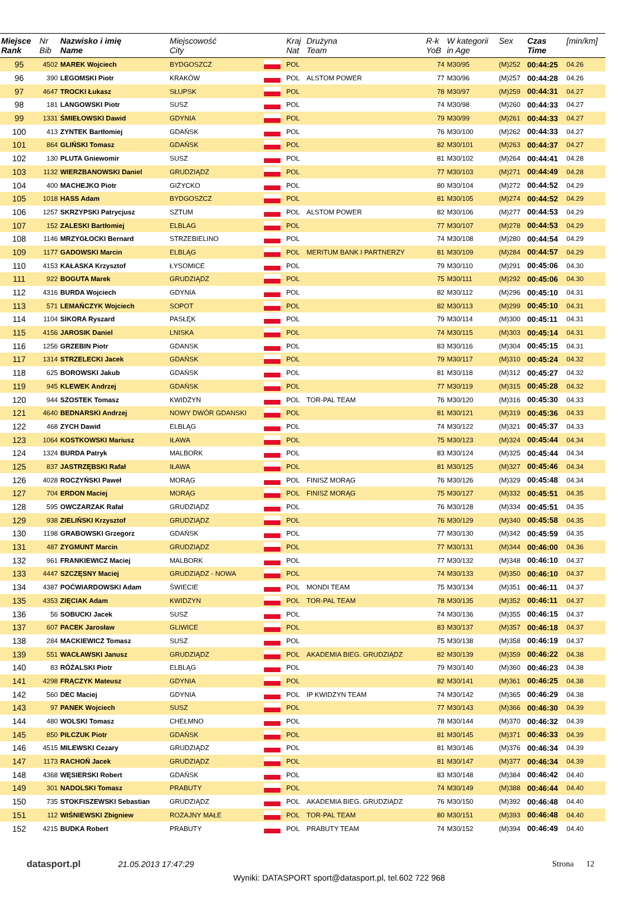| Miejsce Rank | Nr Bib | Nazwisko i imię Name | Miejscowość City | | Kraj Nat | Drużyna Team | R-k YoB | W kategorii in Age | Sex | Czas Time | [min/km] |
| --- | --- | --- | --- | --- | --- | --- | --- | --- | --- | --- | --- |
| 95 | 4502 | MAREK Wojciech | BYDGOSZCZ | | POL | | 74 | M30/95 | (M)252 | 00:44:25 | 04.26 |
| 96 | 390 | LEGOMSKI Piotr | KRAKÓW | | POL | ALSTOM POWER | 77 | M30/96 | (M)257 | 00:44:28 | 04.26 |
| 97 | 4647 | TROCKI Łukasz | SŁUPSK | | POL | | 78 | M30/97 | (M)259 | 00:44:31 | 04.27 |
| 98 | 181 | LANGOWSKI Piotr | SUSZ | | POL | | 74 | M30/98 | (M)260 | 00:44:33 | 04.27 |
| 99 | 1331 | ŚMIEŁOWSKI Dawid | GDYNIA | | POL | | 79 | M30/99 | (M)261 | 00:44:33 | 04.27 |
| 100 | 413 | ZYNTEK Bartłomiej | GDAŃSK | | POL | | 76 | M30/100 | (M)262 | 00:44:33 | 04.27 |
| 101 | 864 | GLIŃSKI Tomasz | GDAŃSK | | POL | | 82 | M30/101 | (M)263 | 00:44:37 | 04.27 |
| 102 | 130 | PLUTA Gniewomir | SUSZ | | POL | | 81 | M30/102 | (M)264 | 00:44:41 | 04.28 |
| 103 | 1132 | WIERZBANOWSKI Daniel | GRUDZIĄDZ | | POL | | 77 | M30/103 | (M)271 | 00:44:49 | 04.28 |
| 104 | 400 | MACHEJKO Piotr | GIŻYCKO | | POL | | 80 | M30/104 | (M)272 | 00:44:52 | 04.29 |
| 105 | 1018 | HASS Adam | BYDGOSZCZ | | POL | | 81 | M30/105 | (M)274 | 00:44:52 | 04.29 |
| 106 | 1257 | SKRZYPSKI Patrycjusz | SZTUM | | POL | ALSTOM POWER | 82 | M30/106 | (M)277 | 00:44:53 | 04.29 |
| 107 | 152 | ZALESKI Bartłomiej | ELBLAG | | POL | | 77 | M30/107 | (M)278 | 00:44:53 | 04.29 |
| 108 | 1146 | MRZYGŁOCKI Bernard | STRZEBIELINO | | POL | | 74 | M30/108 | (M)280 | 00:44:54 | 04.29 |
| 109 | 1177 | GADOWSKI Marcin | ELBLĄG | | POL | MERITUM BANK I PARTNERZY | 81 | M30/109 | (M)284 | 00:44:57 | 04.29 |
| 110 | 4153 | KAŁASKA Krzysztof | ŁYSOMICE | | POL | | 79 | M30/110 | (M)291 | 00:45:06 | 04.30 |
| 111 | 922 | BOGUTA Marek | GRUDZIĄDZ | | POL | | 75 | M30/111 | (M)292 | 00:45:06 | 04.30 |
| 112 | 4316 | BURDA Wojciech | GDYNIA | | POL | | 82 | M30/112 | (M)296 | 00:45:10 | 04.31 |
| 113 | 571 | LEMAŃCZYK Wojciech | SOPOT | | POL | | 82 | M30/113 | (M)299 | 00:45:10 | 04.31 |
| 114 | 1104 | SIKORA Ryszard | PASŁĘK | | POL | | 79 | M30/114 | (M)300 | 00:45:11 | 04.31 |
| 115 | 4156 | JAROSIK Daniel | LNISKA | | POL | | 74 | M30/115 | (M)303 | 00:45:14 | 04.31 |
| 116 | 1256 | GRZEBIN Piotr | GDANSK | | POL | | 83 | M30/116 | (M)304 | 00:45:15 | 04.31 |
| 117 | 1314 | STRZELECKI Jacek | GDAŃSK | | POL | | 79 | M30/117 | (M)310 | 00:45:24 | 04.32 |
| 118 | 625 | BOROWSKI Jakub | GDAŃSK | | POL | | 81 | M30/118 | (M)312 | 00:45:27 | 04.32 |
| 119 | 945 | KLEWEK Andrzej | GDAŃSK | | POL | | 77 | M30/119 | (M)315 | 00:45:28 | 04.32 |
| 120 | 944 | SZOSTEK Tomasz | KWIDZYN | | POL | TOR-PAL TEAM | 76 | M30/120 | (M)316 | 00:45:30 | 04.33 |
| 121 | 4640 | BEDNARSKI Andrzej | NOWY DWÓR GDANSKI | | POL | | 81 | M30/121 | (M)319 | 00:45:36 | 04.33 |
| 122 | 468 | ZYCH Dawid | ELBLĄG | | POL | | 74 | M30/122 | (M)321 | 00:45:37 | 04.33 |
| 123 | 1064 | KOSTKOWSKI Mariusz | IŁAWA | | POL | | 75 | M30/123 | (M)324 | 00:45:44 | 04.34 |
| 124 | 1324 | BURDA Patryk | MALBORK | | POL | | 83 | M30/124 | (M)325 | 00:45:44 | 04.34 |
| 125 | 837 | JASTRZĘBSKI Rafał | IŁAWA | | POL | | 81 | M30/125 | (M)327 | 00:45:46 | 04.34 |
| 126 | 4028 | ROCZYŃSKI Paweł | MORĄG | | POL | FINISZ MORĄG | 76 | M30/126 | (M)329 | 00:45:48 | 04.34 |
| 127 | 704 | ERDON Maciej | MORĄG | | POL | FINISZ MORĄG | 75 | M30/127 | (M)332 | 00:45:51 | 04.35 |
| 128 | 595 | OWCZARZAK Rafał | GRUDZIĄDZ | | POL | | 76 | M30/128 | (M)334 | 00:45:51 | 04.35 |
| 129 | 938 | ZIELIŃSKI Krzysztof | GRUDZIĄDZ | | POL | | 76 | M30/129 | (M)340 | 00:45:58 | 04.35 |
| 130 | 1198 | GRABOWSKI Grzegorz | GDAŃSK | | POL | | 77 | M30/130 | (M)342 | 00:45:59 | 04.35 |
| 131 | 487 | ZYGMUNT Marcin | GRUDZIĄDZ | | POL | | 77 | M30/131 | (M)344 | 00:46:00 | 04.36 |
| 132 | 961 | FRANKIEWICZ Maciej | MALBORK | | POL | | 77 | M30/132 | (M)348 | 00:46:10 | 04.37 |
| 133 | 4447 | SZCZĘSNY Maciej | GRUDZIĄDZ - NOWA | | POL | | 74 | M30/133 | (M)350 | 00:46:10 | 04.37 |
| 134 | 4387 | POĆWIARDOWSKI Adam | ŚWIECIE | | POL | MONDI TEAM | 75 | M30/134 | (M)351 | 00:46:11 | 04.37 |
| 135 | 4353 | ZIĘCIAK Adam | KWIDZYN | | POL | TOR-PAL TEAM | 78 | M30/135 | (M)352 | 00:46:11 | 04.37 |
| 136 | 56 | SOBUCKI Jacek | SUSZ | | POL | | 74 | M30/136 | (M)355 | 00:46:15 | 04.37 |
| 137 | 607 | PACEK Jarosław | GLIWICE | | POL | | 83 | M30/137 | (M)357 | 00:46:18 | 04.37 |
| 138 | 284 | MACKIEWICZ Tomasz | SUSZ | | POL | | 75 | M30/138 | (M)358 | 00:46:19 | 04.37 |
| 139 | 551 | WACŁAWSKI Janusz | GRUDZIĄDZ | | POL | AKADEMIA BIEG. GRUDZIĄDZ | 82 | M30/139 | (M)359 | 00:46:22 | 04.38 |
| 140 | 83 | RÓŻALSKI Piotr | ELBLĄG | | POL | | 79 | M30/140 | (M)360 | 00:46:23 | 04.38 |
| 141 | 4298 | FRĄCZYK Mateusz | GDYNIA | | POL | | 82 | M30/141 | (M)361 | 00:46:25 | 04.38 |
| 142 | 560 | DEC Maciej | GDYNIA | | POL | IP KWIDZYN TEAM | 74 | M30/142 | (M)365 | 00:46:29 | 04.38 |
| 143 | 97 | PANEK Wojciech | SUSZ | | POL | | 77 | M30/143 | (M)366 | 00:46:30 | 04.39 |
| 144 | 480 | WOLSKI Tomasz | CHEŁMNO | | POL | | 78 | M30/144 | (M)370 | 00:46:32 | 04.39 |
| 145 | 850 | PILCZUK Piotr | GDAŃSK | | POL | | 81 | M30/145 | (M)371 | 00:46:33 | 04.39 |
| 146 | 4515 | MILEWSKI Cezary | GRUDZIĄDZ | | POL | | 81 | M30/146 | (M)376 | 00:46:34 | 04.39 |
| 147 | 1173 | RACHOŃ Jacek | GRUDZIĄDZ | | POL | | 81 | M30/147 | (M)377 | 00:46:34 | 04.39 |
| 148 | 4368 | WĘSIERSKI Robert | GDAŃSK | | POL | | 83 | M30/148 | (M)384 | 00:46:42 | 04.40 |
| 149 | 301 | NADOLSKI Tomasz | PRABUTY | | POL | | 74 | M30/149 | (M)388 | 00:46:44 | 04.40 |
| 150 | 735 | STOKFISZEWSKI Sebastian | GRUDZIĄDZ | | POL | AKADEMIA BIEG. GRUDZIĄDZ | 76 | M30/150 | (M)392 | 00:46:48 | 04.40 |
| 151 | 112 | WIŚNIEWSKI Zbigniew | ROZAJNY MAŁE | | POL | TOR-PAL TEAM | 80 | M30/151 | (M)393 | 00:46:48 | 04.40 |
| 152 | 4215 | BUDKA Robert | PRABUTY | | POL | PRABUTY TEAM | 74 | M30/152 | (M)394 | 00:46:49 | 04.40 |
datasport.pl 21.05.2013 17:47:29 Strona 12
Wyniki: DATASPORT sport@datasport.pl, tel.602 722 968